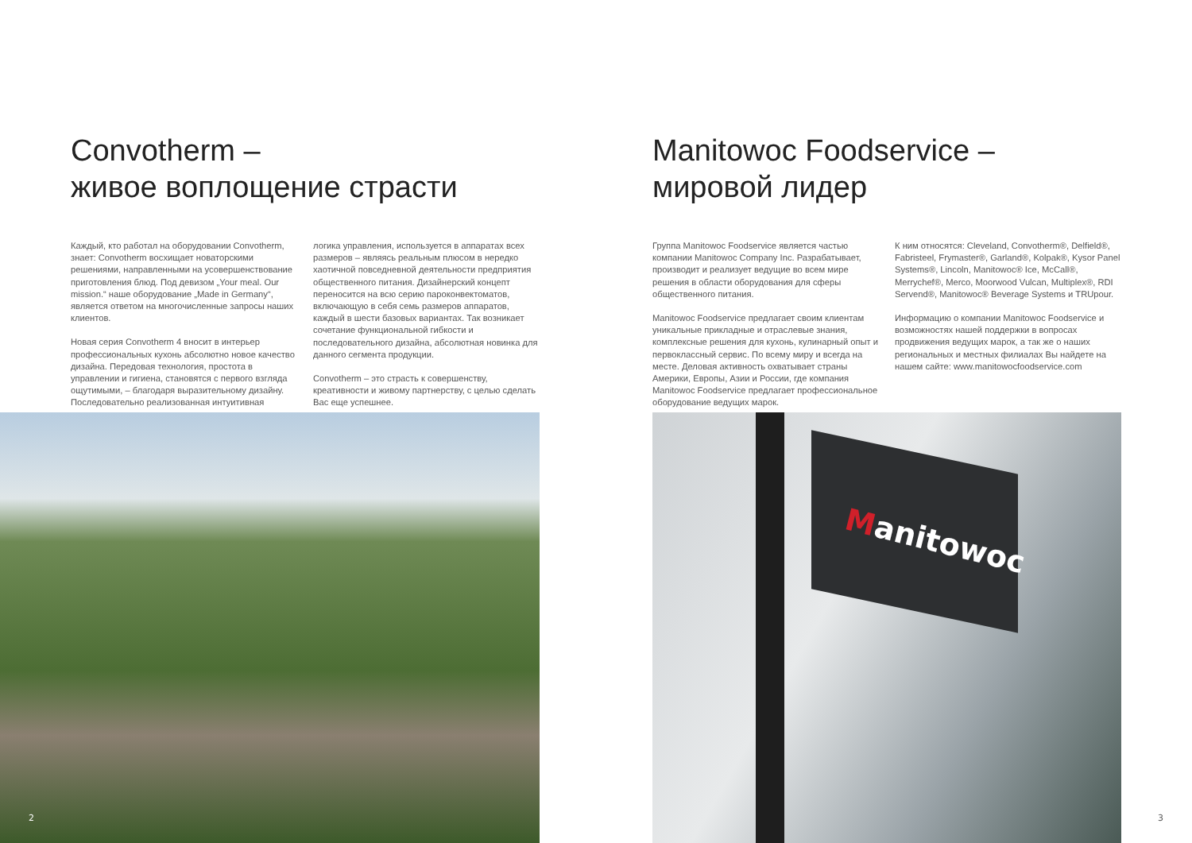Convotherm –
живое воплощение страсти
Каждый, кто работал на оборудовании Convotherm, знает: Convotherm восхищает новаторскими решениями, направленными на усовершенствование приготовления блюд. Под девизом „Your meal. Our mission.“ наше оборудование „Made in Germany“, является ответом на многочисленные запросы наших клиентов.
Новая серия Convotherm 4 вносит в интерьер профессиональных кухонь абсолютно новое качество дизайна. Передовая технология, простота в управлении и гигиена, становятся с первого взгляда ощутимыми, – благодаря выразительному дизайну. Последовательно реализованная интуитивная
логика управления, используется в аппаратах всех размеров – являясь реальным плюсом в нередко хаотичной повседневной деятельности предприятия общественного питания. Дизайнерский концепт переносится на всю серию пароконвектоматов, включающую в себя семь размеров аппаратов, каждый в шести базовых вариантах. Так возникает сочетание функциональной гибкости и последовательного дизайна, абсолютная новинка для данного сегмента продукции.
Convotherm – это страсть к совершенству, креативности и живому партнерству, с целью сделать Вас еще успешнее.
2
Manitowoc Foodservice –
мировой лидер
Группа Manitowoc Foodservice является частью компании Manitowoc Company Inc. Разрабатывает, производит и реализует ведущие во всем мире решения в области оборудования для сферы общественного питания.
Manitowoc Foodservice предлагает своим клиентам уникальные прикладные и отраслевые знания, комплексные решения для кухонь, кулинарный опыт и первоклассный сервис. По всему миру и всегда на месте. Деловая активность охватывает страны Америки, Европы, Азии и России, где компания Manitowoc Foodservice предлагает профессиональное оборудование ведущих марок.
К ним относятся: Cleveland, Convotherm®, Delfield®, Fabristeel, Frymaster®, Garland®, Kolpak®, Kysor Panel Systems®, Lincoln, Manitowoc® Ice, McCall®, Merrychef®, Merco, Moorwood Vulcan, Multiplex®, RDI Servend®, Manitowoc® Beverage Systems и TRUpour.
Информацию о компании Manitowoc Foodservice и возможностях нашей поддержки в вопросах продвижения ведущих марок, а так же о наших региональных и местных филиалах Вы найдете на нашем сайте: www.manitowocfoodservice.com
Manitowoc
3